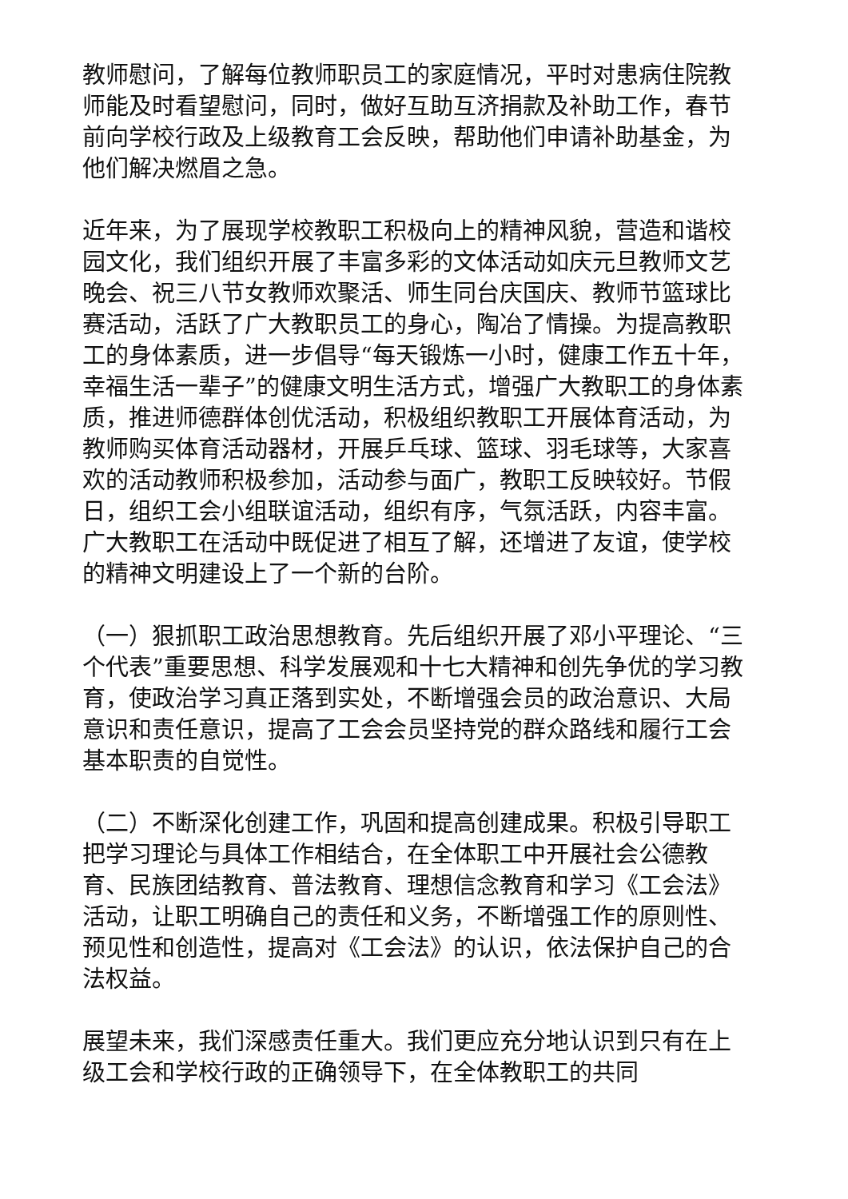教师慰问，了解每位教师职员工的家庭情况，平时对患病住院教师能及时看望慰问，同时，做好互助互济捐款及补助工作，春节前向学校行政及上级教育工会反映，帮助他们申请补助基金，为他们解决燃眉之急。
近年来，为了展现学校教职工积极向上的精神风貌，营造和谐校园文化，我们组织开展了丰富多彩的文体活动如庆元旦教师文艺晚会、祝三八节女教师欢聚活、师生同台庆国庆、教师节篮球比赛活动，活跃了广大教职员工的身心，陶冶了情操。为提高教职工的身体素质，进一步倡导“每天锻炼一小时，健康工作五十年，幸福生活一辈子”的健康文明生活方式，增强广大教职工的身体素质，推进师德群体创优活动，积极组织教职工开展体育活动，为教师购买体育活动器材，开展乒乓球、篮球、羽毛球等，大家喜欢的活动教师积极参加，活动参与面广，教职工反映较好。节假日，组织工会小组联谊活动，组织有序，气氛活跃，内容丰富。广大教职工在活动中既促进了相互了解，还增进了友谊，使学校的精神文明建设上了一个新的台阶。
（一）狠抓职工政治思想教育。先后组织开展了邓小平理论、“三个代表”重要思想、科学发展观和十七大精神和创先争优的学习教育，使政治学习真正落到实处，不断增强会员的政治意识、大局意识和责任意识，提高了工会会员坚持党的群众路线和履行工会基本职责的自觉性。
（二）不断深化创建工作，巩固和提高创建成果。积极引导职工把学习理论与具体工作相结合，在全体职工中开展社会公德教育、民族团结教育、普法教育、理想信念教育和学习《工会法》活动，让职工明确自己的责任和义务，不断增强工作的原则性、预见性和创造性，提高对《工会法》的认识，依法保护自己的合法权益。
展望未来，我们深感责任重大。我们更应充分地认识到只有在上级工会和学校行政的正确领导下，在全体教职工的共同